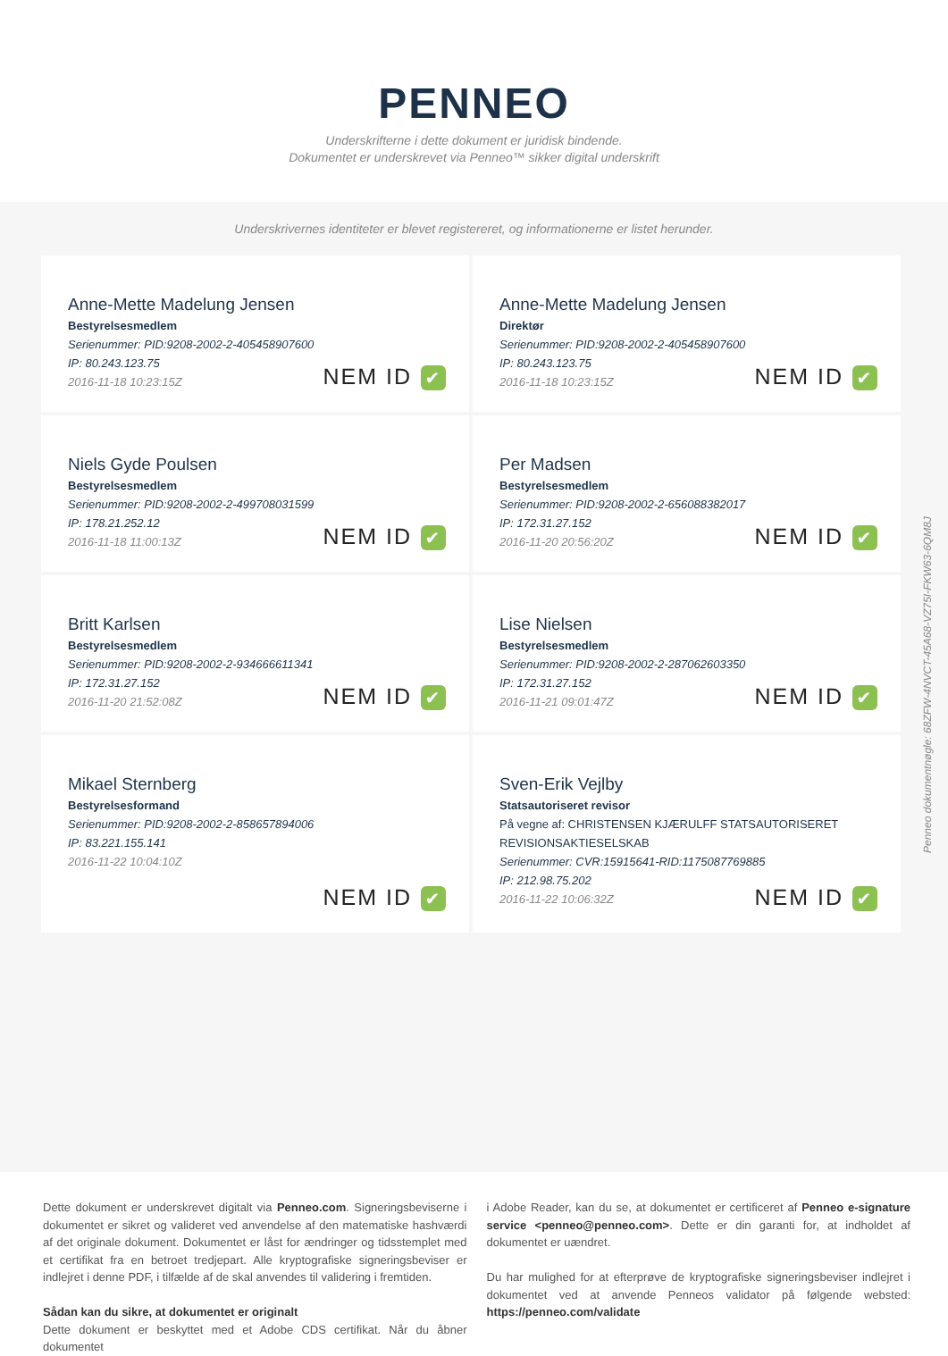PENNEO
Underskrifterne i dette dokument er juridisk bindende.
Dokumentet er underskrevet via Penneo™ sikker digital underskrift
Underskrivernes identiteter er blevet registereret, og informationerne er listet herunder.
Anne-Mette Madelung Jensen
Bestyrelsesmedlem
Serienummer: PID:9208-2002-2-405458907600
IP: 80.243.123.75
2016-11-18 10:23:15Z
NEM ID ✔
Anne-Mette Madelung Jensen
Direktør
Serienummer: PID:9208-2002-2-405458907600
IP: 80.243.123.75
2016-11-18 10:23:15Z
NEM ID ✔
Niels Gyde Poulsen
Bestyrelsesmedlem
Serienummer: PID:9208-2002-2-499708031599
IP: 178.21.252.12
2016-11-18 11:00:13Z
NEM ID ✔
Per Madsen
Bestyrelsesmedlem
Serienummer: PID:9208-2002-2-656088382017
IP: 172.31.27.152
2016-11-20 20:56:20Z
NEM ID ✔
Britt Karlsen
Bestyrelsesmedlem
Serienummer: PID:9208-2002-2-934666611341
IP: 172.31.27.152
2016-11-20 21:52:08Z
NEM ID ✔
Lise Nielsen
Bestyrelsesmedlem
Serienummer: PID:9208-2002-2-287062603350
IP: 172.31.27.152
2016-11-21 09:01:47Z
NEM ID ✔
Mikael Sternberg
Bestyrelsesformand
Serienummer: PID:9208-2002-2-858657894006
IP: 83.221.155.141
2016-11-22 10:04:10Z
NEM ID ✔
Sven-Erik Vejlby
Statsautoriseret revisor
På vegne af: CHRISTENSEN KJÆRULFF STATSAUTORISERET
REVISIONSAKTIESELSKAB
Serienummer: CVR:15915641-RID:1175087769885
IP: 212.98.75.202
2016-11-22 10:06:32Z
NEM ID ✔
Penneo dokumentnøgle: 68ZFW-4NVCT-45A68-VZ75I-FKW63-6QM8J
Dette dokument er underskrevet digitalt via Penneo.com. Signeringsbeviserne i dokumentet er sikret og valideret ved anvendelse af den matematiske hashværdi af det originale dokument. Dokumentet er låst for ændringer og tidsstemplet med et certifikat fra en betroet tredjepart. Alle kryptografiske signeringsbeviser er indlejret i denne PDF, i tilfælde af de skal anvendes til validering i fremtiden.
Sådan kan du sikre, at dokumentet er originalt
Dette dokument er beskyttet med et Adobe CDS certifikat. Når du åbner dokumentet
i Adobe Reader, kan du se, at dokumentet er certificeret af Penneo e-signature service <penneo@penneo.com>. Dette er din garanti for, at indholdet af dokumentet er uændret.
Du har mulighed for at efterprøve de kryptografiske signeringsbeviser indlejret i dokumentet ved at anvende Penneos validator på følgende websted: https://penneo.com/validate